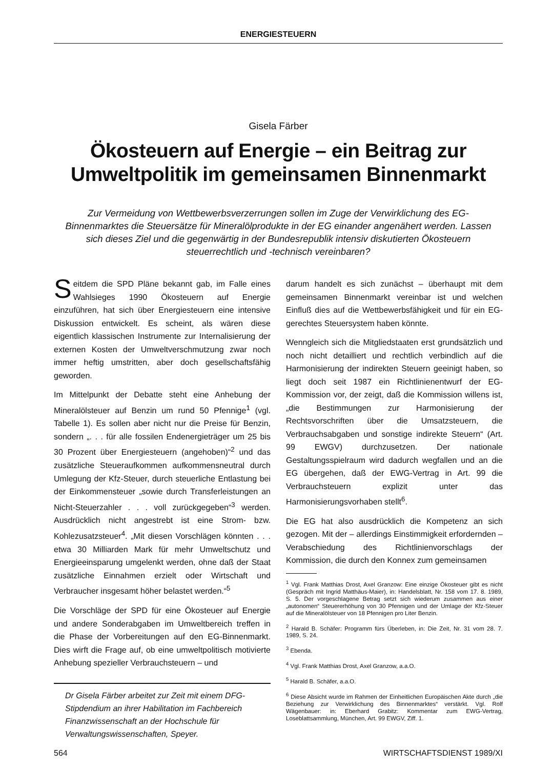ENERGIESTEUERN
Gisela Färber
Ökosteuern auf Energie – ein Beitrag zur Umweltpolitik im gemeinsamen Binnenmarkt
Zur Vermeidung von Wettbewerbsverzerrungen sollen im Zuge der Verwirklichung des EG-Binnenmarktes die Steuersätze für Mineralölprodukte in der EG einander angenähert werden. Lassen sich dieses Ziel und die gegenwärtig in der Bundesrepublik intensiv diskutierten Ökosteuern steuerrechtlich und -technisch vereinbaren?
Seitdem die SPD Pläne bekannt gab, im Falle eines Wahlsieges 1990 Ökosteuern auf Energie einzuführen, hat sich über Energiesteuern eine intensive Diskussion entwickelt. Es scheint, als wären diese eigentlich klassischen Instrumente zur Internalisierung der externen Kosten der Umweltverschmutzung zwar noch immer heftig umstritten, aber doch gesellschaftsfähig geworden.
Im Mittelpunkt der Debatte steht eine Anhebung der Mineralölsteuer auf Benzin um rund 50 Pfennige<sup>1</sup> (vgl. Tabelle 1). Es sollen aber nicht nur die Preise für Benzin, sondern „. . . für alle fossilen Endenergieträger um 25 bis 30 Prozent über Energiesteuern (angehoben)“<sup>2</sup> und das zusätzliche Steueraufkommen aufkommensneutral durch Umlegung der Kfz-Steuer, durch steuerliche Entlastung bei der Einkommensteuer „sowie durch Transferleistungen an Nicht-Steuerzahler . . . voll zurückgegeben“<sup>3</sup> werden. Ausdrücklich nicht angestrebt ist eine Strom- bzw. Kohlezusatzsteuer<sup>4</sup>. „Mit diesen Vorschlägen könnten . . . etwa 30 Milliarden Mark für mehr Umweltschutz und Energieeinsparung umgelenkt werden, ohne daß der Staat zusätzliche Einnahmen erzielt oder Wirtschaft und Verbraucher insgesamt höher belastet werden.“<sup>5</sup>
Die Vorschläge der SPD für eine Ökosteuer auf Energie und andere Sonderabgaben im Umweltbereich treffen in die Phase der Vorbereitungen auf den EG-Binnenmarkt. Dies wirft die Frage auf, ob eine umweltpolitisch motivierte Anhebung spezieller Verbrauchsteuern – und
Dr Gisela Färber arbeitet zur Zeit mit einem DFG-Stipdendium an ihrer Habilitation im Fachbereich Finanzwissenschaft an der Hochschule für Verwaltungswissenschaften, Speyer.
darum handelt es sich zunächst – überhaupt mit dem gemeinsamen Binnenmarkt vereinbar ist und welchen Einfluß dies auf die Wettbewerbsfähigkeit und für ein EG-gerechtes Steuersystem haben könnte.
Wenngleich sich die Mitgliedstaaten erst grundsätzlich und noch nicht detailliert und rechtlich verbindlich auf die Harmonisierung der indirekten Steuern geeinigt haben, so liegt doch seit 1987 ein Richtlinienentwurf der EG-Kommission vor, der zeigt, daß die Kommission willens ist, „die Bestimmungen zur Harmonisierung der Rechtsvorschriften über die Umsatzsteuern, die Verbrauchsabgaben und sonstige indirekte Steuern“ (Art. 99 EWGV) durchzusetzen. Der nationale Gestaltungsspielraum wird dadurch wegfallen und an die EG übergehen, daß der EWG-Vertrag in Art. 99 die Verbrauchsteuern explizit unter das Harmonisierungsvorhaben stellt<sup>6</sup>.
Die EG hat also ausdrücklich die Kompetenz an sich gezogen. Mit der – allerdings Einstimmigkeit erfordernden – Verabschiedung des Richtlinienvorschlags der Kommission, die durch den Konnex zum gemeinsamen
<sup>1</sup> Vgl. Frank Matthias Drost, Axel Granzow: Eine einzige Ökosteuer gibt es nicht (Gespräch mit Ingrid Matthäus-Maier), in: Handelsblatt, Nr. 158 vom 17. 8. 1989, S. 5. Der vorgeschlagene Betrag setzt sich wiederum zusammen aus einer „autonomen“ Steuererhöhung von 30 Pfennigen und der Umlage der Kfz-Steuer auf die Mineralölsteuer von 18 Pfennigen pro Liter Benzin.
<sup>2</sup> Harald B. Schäfer: Programm fürs Überleben, in: Die Zeit, Nr. 31 vom 28. 7. 1989, S. 24.
<sup>3</sup> Ebenda.
<sup>4</sup> Vgl. Frank Matthias Drost, Axel Granzow, a.a.O.
<sup>5</sup> Harald B. Schäfer, a.a.O.
<sup>6</sup> Diese Absicht wurde im Rahmen der Einheitlichen Europäischen Akte durch „die Beziehung zur Verwirklichung des Binnenmarktes“ verstärkt. Vgl. Rolf Wägenbauer: in: Eberhard Grabitz: Kommentar zum EWG-Vertrag, Loseblattsammlung, München, Art. 99 EWGV, Ziff. 1.
564 WIRTSCHAFTSDIENST 1989/XI